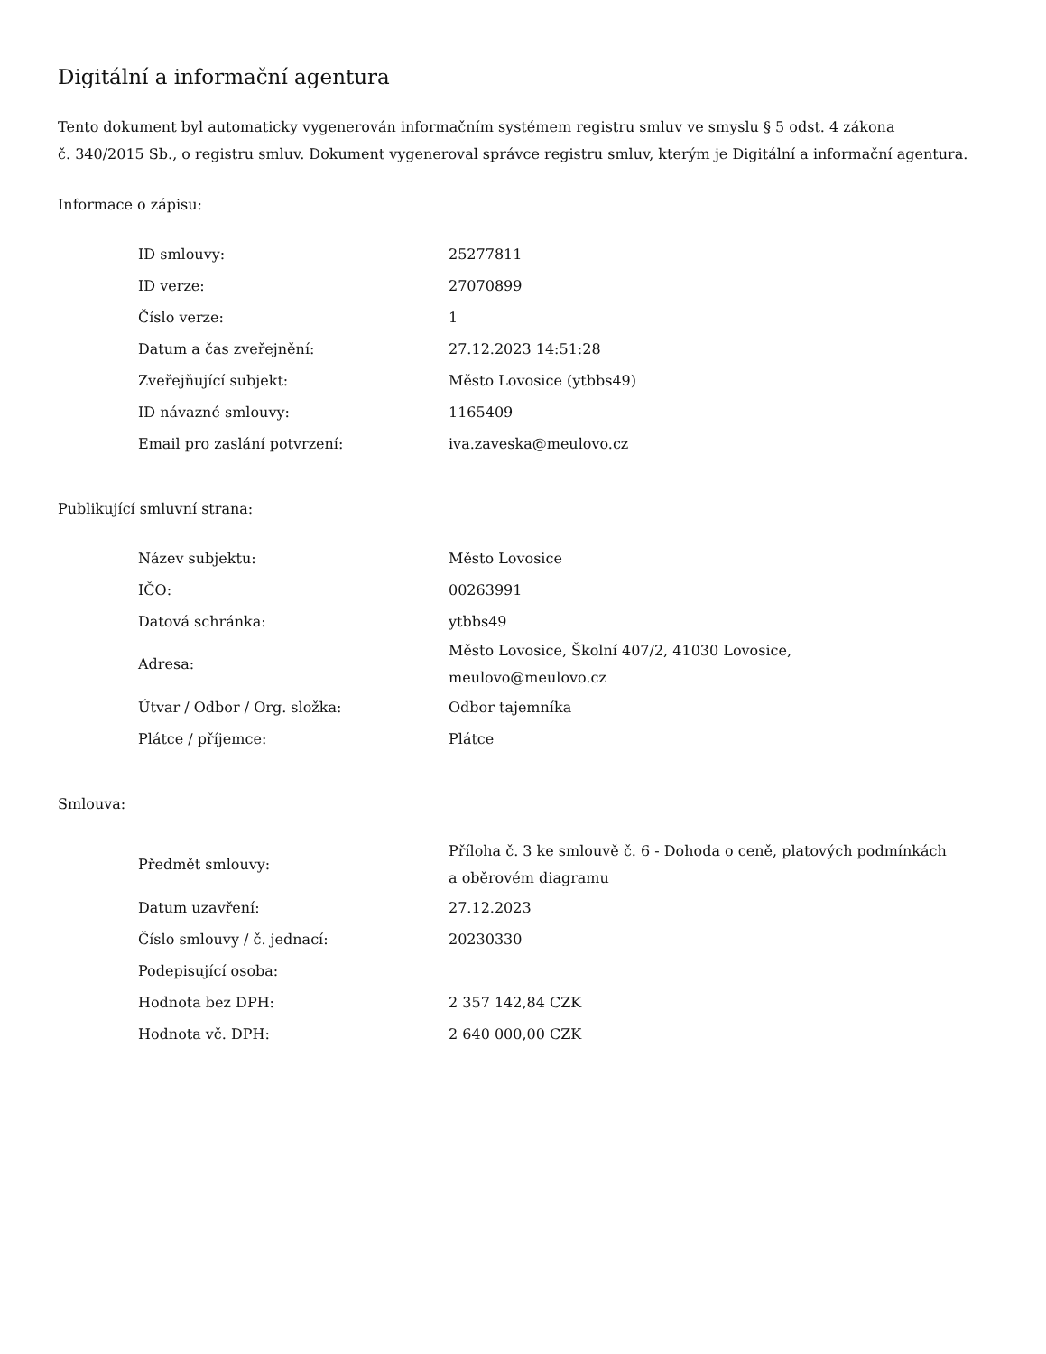Digitální a informační agentura
Tento dokument byl automaticky vygenerován informačním systémem registru smluv ve smyslu § 5 odst. 4 zákona
č. 340/2015 Sb., o registru smluv. Dokument vygeneroval správce registru smluv, kterým je Digitální a informační agentura.
Informace o zápisu:
| ID smlouvy: | 25277811 |
| ID verze: | 27070899 |
| Číslo verze: | 1 |
| Datum a čas zveřejnění: | 27.12.2023 14:51:28 |
| Zveřejňující subjekt: | Město Lovosice (ytbbs49) |
| ID návazné smlouvy: | 1165409 |
| Email pro zaslání potvrzení: | iva.zaveska@meulovo.cz |
Publikující smluvní strana:
| Název subjektu: | Město Lovosice |
| IČO: | 00263991 |
| Datová schránka: | ytbbs49 |
| Adresa: | Město Lovosice, Školní 407/2, 41030 Lovosice, meulovo@meulovo.cz |
| Útvar / Odbor / Org. složka: | Odbor tajemníka |
| Plátce / příjemce: | Plátce |
Smlouva:
| Předmět smlouvy: | Příloha č. 3 ke smlouvě č. 6 - Dohoda o ceně, platových podmínkách a oběrovém diagramu |
| Datum uzavření: | 27.12.2023 |
| Číslo smlouvy / č. jednací: | 20230330 |
| Podepisující osoba: | |
| Hodnota bez DPH: | 2 357 142,84 CZK |
| Hodnota vč. DPH: | 2 640 000,00 CZK |